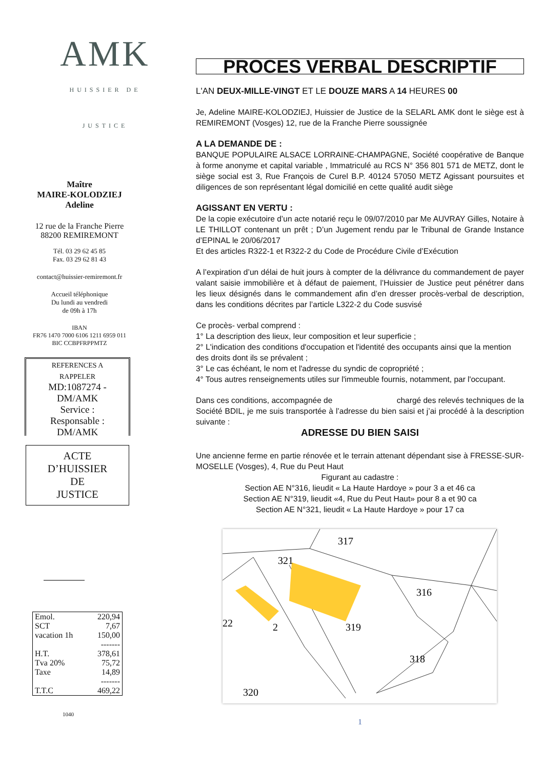AMK
HUISSIER DE JUSTICE
Maître
MAIRE-KOLODZIEJ
Adeline
12 rue de la Franche Pierre
88200 REMIREMONT
Tél. 03 29 62 45 85
Fax. 03 29 62 81 43
contact@huissier-remiremont.fr
Accueil téléphonique
Du lundi au vendredi
de 09h à 17h
IBAN
FR76 1470 7000 6106 1211 6959 011
BIC CCBPFRPPMTZ
REFERENCES A
RAPPELER
MD:1087274 -
DM/AMK
Service :
Responsable :
DM/AMK
ACTE
D’HUISSIER
DE
JUSTICE
| Emol. | 220,94 |
| SCT | 7,67 |
| vacation 1h | 150,00 |
| | ------- |
| H.T. | 378,61 |
| Tva 20% | 75,72 |
| Taxe | 14,89 |
| | ------- |
| T.T.C | 469,22 |
1040
PROCES VERBAL DESCRIPTIF
L'AN DEUX-MILLE-VINGT ET LE DOUZE MARS A 14 HEURES 00
Je, Adeline MAIRE-KOLODZIEJ, Huissier de Justice de la SELARL AMK dont le siège est à REMIREMONT (Vosges) 12, rue de la Franche Pierre soussignée
A LA DEMANDE DE :
BANQUE POPULAIRE ALSACE LORRAINE-CHAMPAGNE, Société coopérative de Banque à forme anonyme et capital variable , Immatriculé au RCS N° 356 801 571 de METZ, dont le siège social est 3, Rue François de Curel B.P. 40124 57050 METZ Agissant poursuites et diligences de son représentant légal domicilié en cette qualité audit siège
AGISSANT EN VERTU :
De la copie exécutoire d’un acte notarié reçu le 09/07/2010 par Me AUVRAY Gilles, Notaire à LE THILLOT contenant un prêt ; D’un Jugement rendu par le Tribunal de Grande Instance d’EPINAL le 20/06/2017
Et des articles R322-1 et R322-2 du Code de Procédure Civile d’Exécution
A l’expiration d’un délai de huit jours à compter de la délivrance du commandement de payer valant saisie immobilière et à défaut de paiement, l’Huissier de Justice peut pénétrer dans les lieux désignés dans le commandement afin d’en dresser procès-verbal de description, dans les conditions décrites par l’article L322-2 du Code susvisé
Ce procès- verbal comprend :
1° La description des lieux, leur composition et leur superficie ;
2° L'indication des conditions d'occupation et l'identité des occupants ainsi que la mention des droits dont ils se prévalent ;
3° Le cas échéant, le nom et l'adresse du syndic de copropriété ;
4° Tous autres renseignements utiles sur l'immeuble fournis, notamment, par l'occupant.
Dans ces conditions, accompagnée de chargé des relevés techniques de la Société BDIL, je me suis transportée à l’adresse du bien saisi et j’ai procédé à la description suivante :
ADRESSE DU BIEN SAISI
Une ancienne ferme en partie rénovée et le terrain attenant dépendant sise à FRESSE-SUR-MOSELLE (Vosges), 4, Rue du Peut Haut
Figurant au cadastre :
Section AE N°316, lieudit « La Haute Hardoye » pour 3 a et 46 ca
Section AE N°319, lieudit «4, Rue du Peut Haut» pour 8 a et 90 ca
Section AE N°321, lieudit « La Haute Hardoye » pour 17 ca
317
321
316
319
2
22
318
320
1